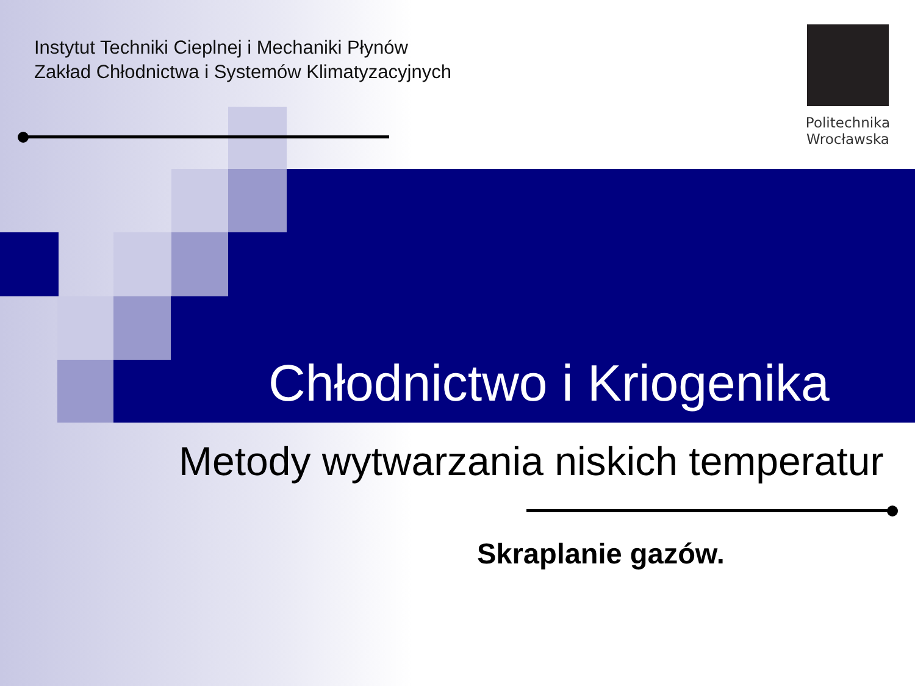Instytut Techniki Cieplnej i Mechaniki Płynów
Zakład Chłodnictwa i Systemów Klimatyzacyjnych
Politechnika
Wrocławska
Chłodnictwo i Kriogenika
Metody wytwarzania niskich temperatur
Skraplanie gazów.